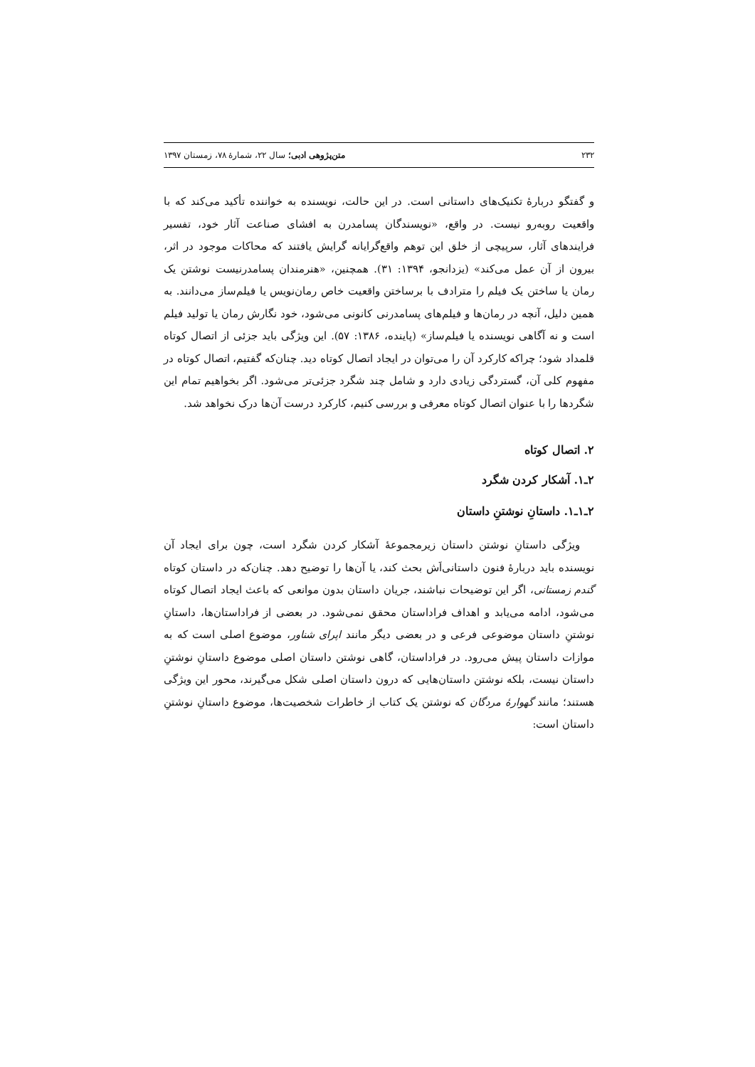۲۳۲ متن‌پژوهی ادبی؛ سال ۲۲، شمارهٔ ۷۸، زمستان ۱۳۹۷
و گفتگو دربارهٔ تکنیک‌های داستانی است. در این حالت، نویسنده به خواننده تأکید می‌کند که با واقعیت روبه‌رو نیست. در واقع، «نویسندگان پسامدرن به افشای صناعت آثار خود، تفسیر فرایندهای آثار، سرپیچی از خلق این توهم واقع‌گرایانه گرایش یافتند که محاکات موجود در اثر، بیرون از آن عمل می‌کند» (یزدانجو، ۱۳۹۴: ۳۱). همچنین، «هنرمندان پسامدرنیست نوشتن یک رمان یا ساختن یک فیلم را مترادف با برساختن واقعیت خاص رمان‌نویس یا فیلم‌ساز می‌دانند. به همین دلیل، آنچه در رمان‌ها و فیلم‌های پسامدرنی کانونی می‌شود، خود نگارش رمان یا تولید فیلم است و نه آگاهی نویسنده یا فیلم‌ساز» (پاینده، ۱۳۸۶: ۵۷). این ویژگی باید جزئی از اتصال کوتاه قلمداد شود؛ چراکه کارکرد آن را می‌توان در ایجاد اتصال کوتاه دید. چنان‌که گفتیم، اتصال کوتاه در مفهوم کلی آن، گستردگی زیادی دارد و شامل چند شگرد جزئی‌تر می‌شود. اگر بخواهیم تمام این شگردها را با عنوان اتصال کوتاه معرفی و بررسی کنیم، کارکرد درست آن‌ها درک نخواهد شد.
۲. اتصال کوتاه
۲ـ۱. آشکار کردن شگرد
۲ـ۱ـ۱. داستانِ نوشتنِ داستان
ویژگی داستانِ نوشتن داستان زیرمجموعهٔ آشکار کردن شگرد است، چون برای ایجاد آن نویسنده باید دربارهٔ فنون داستانی‌اَش بحث کند، یا آن‌ها را توضیح دهد. چنان‌که در داستان کوتاه گندم زمستانی، اگر این توضیحات نباشند، جریان داستان بدون موانعی که باعث ایجاد اتصال کوتاه می‌شود، ادامه می‌یابد و اهداف فراداستان محقق نمی‌شود. در بعضی از فراداستان‌ها، داستانِ نوشتنِ داستان موضوعی فرعی و در بعضی دیگر مانند اپرای شناور، موضوع اصلی است که به موازات داستان پیش می‌رود. در فراداستان، گاهی نوشتن داستان اصلی موضوع داستانِ نوشتنِ داستان نیست، بلکه نوشتن داستان‌هایی که درون داستان اصلی شکل می‌گیرند، محور این ویژگی هستند؛ مانند گهوارهٔ مردگان که نوشتن یک کتاب از خاطرات شخصیت‌ها، موضوع داستانِ نوشتنِ داستان است: